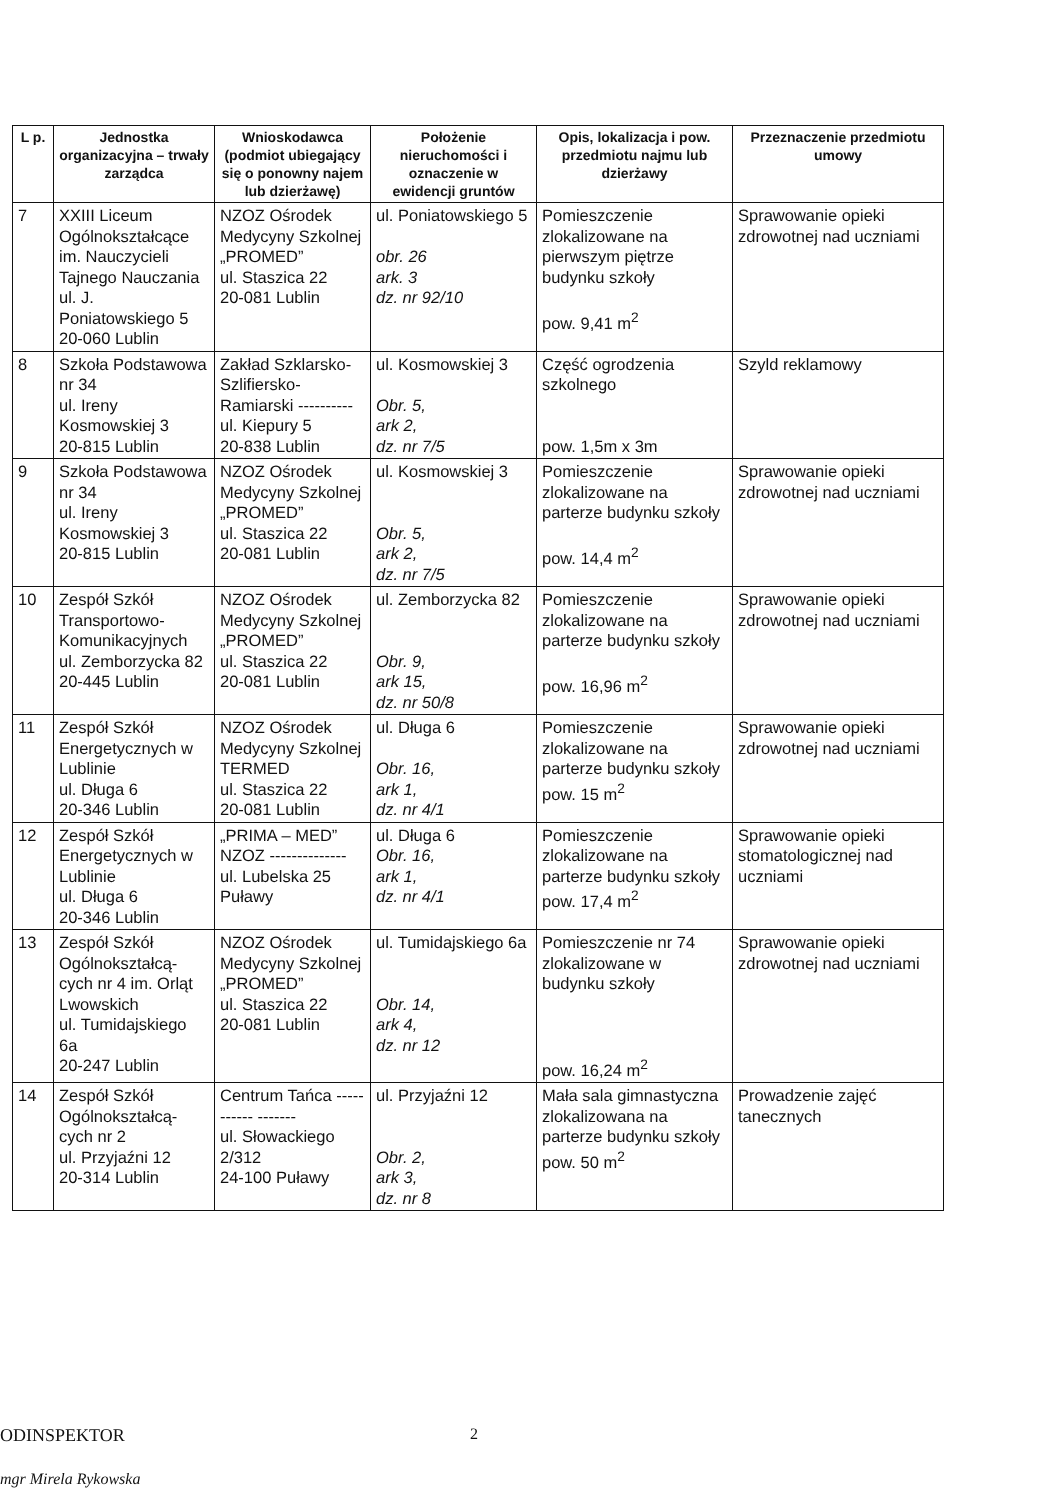| L p. | Jednostka organizacyjna – trwały zarządca | Wnioskodawca (podmiot ubiegający się o ponowny najem lub dzierżawę) | Położenie nieruchomości i oznaczenie w ewidencji gruntów | Opis, lokalizacja i pow. przedmiotu najmu lub dzierżawy | Przeznaczenie przedmiotu umowy |
| --- | --- | --- | --- | --- | --- |
| 7 | XXIII Liceum Ogólnokształcące im. Nauczycieli Tajnego Nauczania ul. J. Poniatowskiego 5 20-060 Lublin | NZOZ Ośrodek Medycyny Szkolnej „PROMED” ul. Staszica 22 20-081 Lublin | ul. Poniatowskiego 5 obr. 26 ark. 3 dz. nr 92/10 | Pomieszczenie zlokalizowane na pierwszym piętrze budynku szkoły pow. 9,41 m<sup>2</sup> | Sprawowanie opieki zdrowotnej nad uczniami |
| 8 | Szkoła Podstawowa nr 34 ul. Ireny Kosmowskiej 3 20-815 Lublin | Zakład Szklarsko-Szlifiersko-Ramiarski ---------- ul. Kiepury 5 20-838 Lublin | ul. Kosmowskiej 3 Obr. 5, ark 2, dz. nr 7/5 | Część ogrodzenia szkolnego pow. 1,5m x 3m | Szyld reklamowy |
| 9 | Szkoła Podstawowa nr 34 ul. Ireny Kosmowskiej 3 20-815 Lublin | NZOZ Ośrodek Medycyny Szkolnej „PROMED” ul. Staszica 22 20-081 Lublin | ul. Kosmowskiej 3 Obr. 5, ark 2, dz. nr 7/5 | Pomieszczenie zlokalizowane na parterze budynku szkoły pow. 14,4 m<sup>2</sup> | Sprawowanie opieki zdrowotnej nad uczniami |
| 10 | Zespół Szkół Transportowo-Komunikacyjnych ul. Zemborzycka 82 20-445 Lublin | NZOZ Ośrodek Medycyny Szkolnej „PROMED” ul. Staszica 22 20-081 Lublin | ul. Zemborzycka 82 Obr. 9, ark 15, dz. nr 50/8 | Pomieszczenie zlokalizowane na parterze budynku szkoły pow. 16,96 m<sup>2</sup> | Sprawowanie opieki zdrowotnej nad uczniami |
| 11 | Zespół Szkół Energetycznych w Lublinie ul. Długa 6 20-346 Lublin | NZOZ Ośrodek Medycyny Szkolnej TERMED ul. Staszica 22 20-081 Lublin | ul. Długa 6 Obr. 16, ark 1, dz. nr 4/1 | Pomieszczenie zlokalizowane na parterze budynku szkoły pow. 15 m<sup>2</sup> | Sprawowanie opieki zdrowotnej nad uczniami |
| 12 | Zespół Szkół Energetycznych w Lublinie ul. Długa 6 20-346 Lublin | „PRIMA – MED” NZOZ -------------- ul. Lubelska 25 Puławy | ul. Długa 6 Obr. 16, ark 1, dz. nr 4/1 | Pomieszczenie zlokalizowane na parterze budynku szkoły pow. 17,4 m<sup>2</sup> | Sprawowanie opieki stomatologicznej nad uczniami |
| 13 | Zespół Szkół Ogólnokształcą-cych nr 4 im. Orląt Lwowskich ul. Tumidajskiego 6a 20-247 Lublin | NZOZ Ośrodek Medycyny Szkolnej „PROMED” ul. Staszica 22 20-081 Lublin | ul. Tumidajskiego 6a Obr. 14, ark 4, dz. nr 12 | Pomieszczenie nr 74 zlokalizowane w budynku szkoły pow. 16,24 m<sup>2</sup> | Sprawowanie opieki zdrowotnej nad uczniami |
| 14 | Zespół Szkół Ogólnokształcą-cych nr 2 ul. Przyjaźni 12 20-314 Lublin | Centrum Tańca ----------- ------- ul. Słowackiego 2/312 24-100 Puławy | ul. Przyjaźni 12 Obr. 2, ark 3, dz. nr 8 | Mała sala gimnastyczna zlokalizowana na parterze budynku szkoły pow. 50 m<sup>2</sup> | Prowadzenie zajęć tanecznych |
ODINSPEKTOR 2
mgr Mirela Rykowska